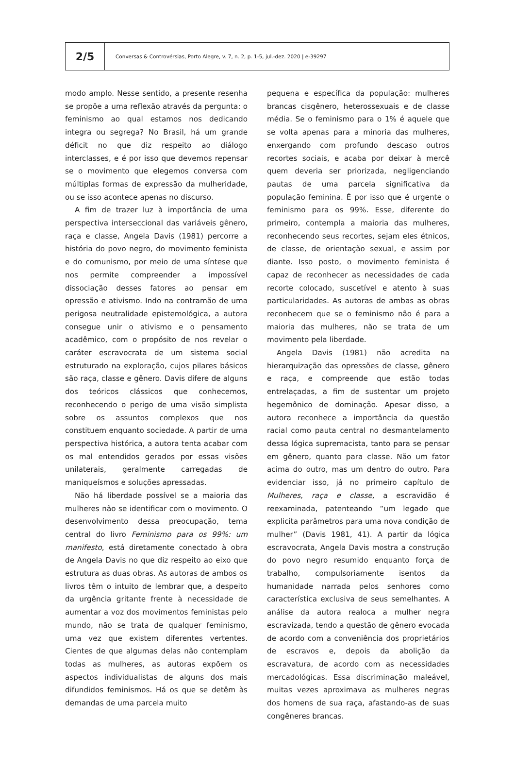2/5
Conversas & Controvérsias, Porto Alegre, v. 7, n. 2, p. 1-5, jul.-dez. 2020 | e-39297
modo amplo. Nesse sentido, a presente resenha se propõe a uma reflexão através da pergunta: o feminismo ao qual estamos nos dedicando integra ou segrega? No Brasil, há um grande déficit no que diz respeito ao diálogo interclasses, e é por isso que devemos repensar se o movimento que elegemos conversa com múltiplas formas de expressão da mulheridade, ou se isso acontece apenas no discurso.
A fim de trazer luz à importância de uma perspectiva interseccional das variáveis gênero, raça e classe, Angela Davis (1981) percorre a história do povo negro, do movimento feminista e do comunismo, por meio de uma síntese que nos permite compreender a impossível dissociação desses fatores ao pensar em opressão e ativismo. Indo na contramão de uma perigosa neutralidade epistemológica, a autora consegue unir o ativismo e o pensamento acadêmico, com o propósito de nos revelar o caráter escravocrata de um sistema social estruturado na exploração, cujos pilares básicos são raça, classe e gênero. Davis difere de alguns dos teóricos clássicos que conhecemos, reconhecendo o perigo de uma visão simplista sobre os assuntos complexos que nos constituem enquanto sociedade. A partir de uma perspectiva histórica, a autora tenta acabar com os mal entendidos gerados por essas visões unilaterais, geralmente carregadas de maniqueísmos e soluções apressadas.
Não há liberdade possível se a maioria das mulheres não se identificar com o movimento. O desenvolvimento dessa preocupação, tema central do livro Feminismo para os 99%: um manifesto, está diretamente conectado à obra de Angela Davis no que diz respeito ao eixo que estrutura as duas obras. As autoras de ambos os livros têm o intuito de lembrar que, a despeito da urgência gritante frente à necessidade de aumentar a voz dos movimentos feministas pelo mundo, não se trata de qualquer feminismo, uma vez que existem diferentes vertentes. Cientes de que algumas delas não contemplam todas as mulheres, as autoras expõem os aspectos individualistas de alguns dos mais difundidos feminismos. Há os que se detêm às demandas de uma parcela muito
pequena e específica da população: mulheres brancas cisgênero, heterossexuais e de classe média. Se o feminismo para o 1% é aquele que se volta apenas para a minoria das mulheres, enxergando com profundo descaso outros recortes sociais, e acaba por deixar à mercê quem deveria ser priorizada, negligenciando pautas de uma parcela significativa da população feminina. É por isso que é urgente o feminismo para os 99%. Esse, diferente do primeiro, contempla a maioria das mulheres, reconhecendo seus recortes, sejam eles étnicos, de classe, de orientação sexual, e assim por diante. Isso posto, o movimento feminista é capaz de reconhecer as necessidades de cada recorte colocado, suscetível e atento à suas particularidades. As autoras de ambas as obras reconhecem que se o feminismo não é para a maioria das mulheres, não se trata de um movimento pela liberdade.
Angela Davis (1981) não acredita na hierarquização das opressões de classe, gênero e raça, e compreende que estão todas entrelaçadas, a fim de sustentar um projeto hegemônico de dominação. Apesar disso, a autora reconhece a importância da questão racial como pauta central no desmantelamento dessa lógica supremacista, tanto para se pensar em gênero, quanto para classe. Não um fator acima do outro, mas um dentro do outro. Para evidenciar isso, já no primeiro capítulo de Mulheres, raça e classe, a escravidão é reexaminada, patenteando “um legado que explicita parâmetros para uma nova condição de mulher” (Davis 1981, 41). A partir da lógica escravocrata, Angela Davis mostra a construção do povo negro resumido enquanto força de trabalho, compulsoriamente isentos da humanidade narrada pelos senhores como característica exclusiva de seus semelhantes. A análise da autora realoca a mulher negra escravizada, tendo a questão de gênero evocada de acordo com a conveniência dos proprietários de escravos e, depois da abolição da escravatura, de acordo com as necessidades mercadológicas. Essa discriminação maleável, muitas vezes aproximava as mulheres negras dos homens de sua raça, afastando-as de suas congêneres brancas.